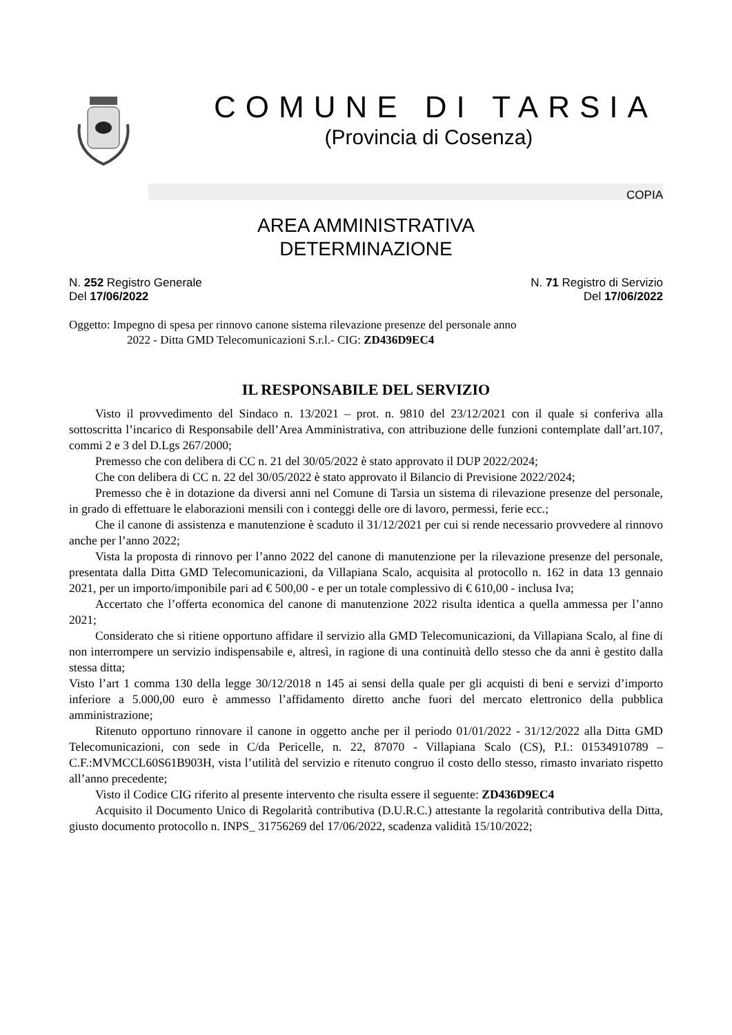COMUNE DI TARSIA
(Provincia di Cosenza)
COPIA
AREA AMMINISTRATIVA
DETERMINAZIONE
N. 252 Registro Generale
Del 17/06/2022
N. 71 Registro di Servizio
Del 17/06/2022
Oggetto: Impegno di spesa per rinnovo canone sistema rilevazione presenze del personale anno
2022 - Ditta GMD Telecomunicazioni S.r.l.- CIG: ZD436D9EC4
IL RESPONSABILE DEL SERVIZIO
Visto il provvedimento del Sindaco n. 13/2021 – prot. n. 9810 del 23/12/2021 con il quale si conferiva alla sottoscritta l’incarico di Responsabile dell’Area Amministrativa, con attribuzione delle funzioni contemplate dall’art.107, commi 2 e 3 del D.Lgs 267/2000;
Premesso che con delibera di CC n. 21 del 30/05/2022 è stato approvato il DUP 2022/2024;
Che con delibera di CC n. 22 del 30/05/2022 è stato approvato il Bilancio di Previsione 2022/2024;
Premesso che è in dotazione da diversi anni nel Comune di Tarsia un sistema di rilevazione presenze del personale, in grado di effettuare le elaborazioni mensili con i conteggi delle ore di lavoro, permessi, ferie ecc.;
Che il canone di assistenza e manutenzione è scaduto il 31/12/2021 per cui si rende necessario provvedere al rinnovo anche per l’anno 2022;
Vista la proposta di rinnovo per l’anno 2022 del canone di manutenzione per la rilevazione presenze del personale, presentata dalla Ditta GMD Telecomunicazioni, da Villapiana Scalo, acquisita al protocollo n. 162 in data 13 gennaio 2021, per un importo/imponibile pari ad € 500,00 - e per un totale complessivo di € 610,00 - inclusa Iva;
Accertato che l’offerta economica del canone di manutenzione 2022 risulta identica a quella ammessa per l’anno 2021;
Considerato che si ritiene opportuno affidare il servizio alla GMD Telecomunicazioni, da Villapiana Scalo, al fine di non interrompere un servizio indispensabile e, altresì, in ragione di una continuità dello stesso che da anni è gestito dalla stessa ditta;
Visto l’art 1 comma 130 della legge 30/12/2018 n 145 ai sensi della quale per gli acquisti di beni e servizi d’importo inferiore a 5.000,00 euro è ammesso l’affidamento diretto anche fuori del mercato elettronico della pubblica amministrazione;
Ritenuto opportuno rinnovare il canone in oggetto anche per il periodo 01/01/2022 - 31/12/2022 alla Ditta GMD Telecomunicazioni, con sede in C/da Pericelle, n. 22, 87070 - Villapiana Scalo (CS), P.I.: 01534910789 – C.F.:MVMCCL60S61B903H, vista l’utilità del servizio e ritenuto congruo il costo dello stesso, rimasto invariato rispetto all’anno precedente;
Visto il Codice CIG riferito al presente intervento che risulta essere il seguente: ZD436D9EC4
Acquisito il Documento Unico di Regolarità contributiva (D.U.R.C.) attestante la regolarità contributiva della Ditta, giusto documento protocollo n. INPS_ 31756269 del 17/06/2022, scadenza validità 15/10/2022;